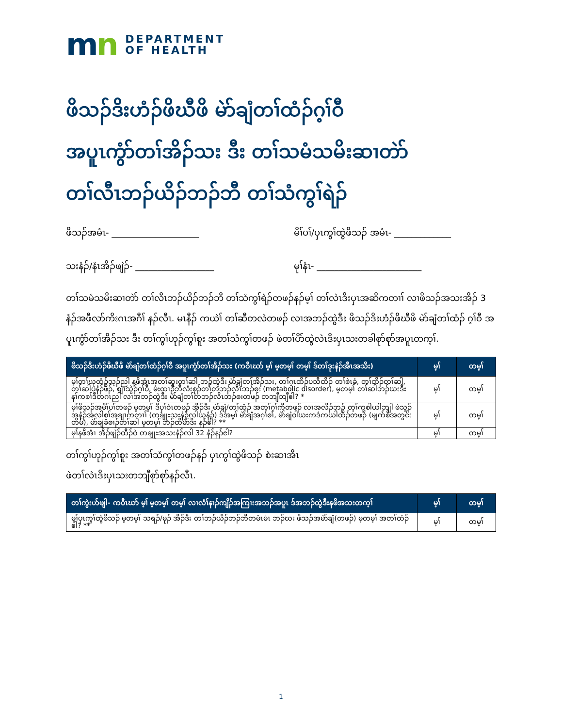mn
DEPARTMENT
OF HEALTH
ဖိသၣ်ဒိးဟံၣ်ဖိဃီဖိ မဲာ်ချံတၢ်ထံၣ်ဂ့ၢ်ဝီ
အပူၤကွံာ်တၢ်အိၣ်သး ဒီး တၢ်သမံသမိးဆၢတဲာ်
တၢ်လီၤဘၣ်ယိၣ်ဘၣ်ဘီ တၢ်သံကွၢ်ရဲၣ်
ဖိသၣ်အမံၤ- ____________________
မိၢ်ပၢ်/ပှၤကွၢ်ထွဲဖိသၣ် အမံၤ- _____________
သးနံၣ်/နံၤအိၣ်ဖျဲၣ်- __________________
မုၢ်နံၤ- ________________________
တၢ်သမံသမိးဆၢတဲာ် တၢ်လီၤဘၣ်ယိၣ်ဘၣ်ဘီ တၢ်သံကွၢ်ရဲၣ်တဖၣ်နၣ်မ့ၢ် တၢ်လဲၤဒိးပှၤအဆိကတၢၢ် လၢဖိသၣ်အသးအိၣ် 3 နံၣ်အဖီလာ်ကိးဂၤအဂီၢ် နၣ်လီၤ. မၤနီၣ် ကယဲၢ် တၢ်ဆီတလဲတဖၣ် လၢအဘၣ်ထွဲဒီး ဖိသၣ်ဒိးဟံၣ်ဖိဃီဖိ မဲာ်ချံတၢ်ထံၣ် ဂ့ၢ်ဝီ အပူၤကွံာ်တၢ်အိၣ်သး ဒီး တၢ်ကွၢ်ဟုၣ်ကွၢ်စူး အတၢ်သံကွၢ်တဖၣ် ဖဲတၢ်ပိာ်ထွဲလဲၤဒိးပှၤသးတခါစုာ်စုာ်အပူၤတက့ၢ်.
| ဖိသၣ်ဒိးဟံၣ်ဖိဃီဖိ မဲာ်ချံတၢ်ထံၣ်ဂ့ၢ်ဝီ အပူၤကွံာ်တၢ်အိၣ်သး (ကဝီၤဃာ် မ့ၢ် မ့တမ့ၢ် တမ့ၢ် ဒ်တၢ်ဒုးနဲၣ်အီၤအသိး) | မ့ၢ် | တမ့ၢ် |
| --- | --- | --- |
| မ့ၢ်တၢ်ဃုထံၣ်သ့ၣ်ညါ နဖိအံၤအတၢ်ဆူးတၢ်ဆါ ဘၣ်ထွဲဒီး မဲာ်ချံတၢ်အိၣ်သး, တၢ်ဂ့ၤထိၣ်ပသီထိၣ် တၢ်စဲၤခံ, တၢ်ထိၣ်တၢ်ဆါ, တၢ်ဆါပနံၣ်ဖိၣ်, စျၢသွဲၣ်ဂ့ၢ်ဝီ, မံးထၢၣ်ဘီလံးစုၣ်တၢ်တဘၣ်လိၤဘၣ်စး (metabolic disorder), မ့တမ့ၢ် တၢ်ဆါဘၣ်ဃးဒီးနၢ်ကစၢ်ဒီတဂၤညါ လၢအဘၣ်ထွဲဒီး မဲာ်ချံတၢ်တဘၣ်လိၤဘၣ်စးတဖၣ် တဘျီဘျီဧါ? * | မ့ၢ် | တမ့ၢ် |
| မ့ၢ်ဖိသၣ်အမိၢ်ပၢ်တဖၣ် မ့တမ့ၢ် ဒီပှၢ်ဝဲၤတဖၣ် အိၣ်ဒီး မဲာ်ချံ/တၢ်ထံၣ် အတၢ်ဂ့ၢ်ကီတဖၣ် လၢအလိၣ်ဘၣ် တ့ၢ်ကူစါယါဘျါ ဖဲသ့ၣ်အနံၣ်အလါစၢ်အချၢကတၢၢ် (တချုးသးနံၣ်လါဃုနံၣ်) ဒ်အမ့ၢ် မဲာ်ချံအဂ့ၢ်စၢ်, မဲာ်ချံဝါဃးကဒံကယါထိၣ်တဖၣ် (မျက်စိအတွင်းတိမ်), မဲာ်ချံခံစၢၣ်တၢ်ဆါ မ့တမ့ၢ် ဘၣ်ထိမဲာ်ဒိး နၣ်ဧါ? ** | မ့ၢ် | တမ့ၢ် |
| မ့ၢ်နဖိအံၤ အိၣ်ဖျဲၣ်ထီၣ်ဝဲ တချုးအသးနံၣ်လါ 32 နံၣ်နၣ်ဧါ? | မ့ၢ် | တမ့ၢ် |
တၢ်ကွၢ်ဟုၣ်ကွၢ်စူး အတၢ်သံကွၢ်တဖၣ်နၣ် ပှၤကွၢ်ထွဲဖိသၣ် စံးဆၢအီၤ
ဖဲတၢ်လဲၤဒိးပှၤသးတဘျီစုာ်စုာ်နၣ်လီၤ.
| တၢ်ကွဲးဟ်ဖျါ- ကဝီၤဃာ် မ့ၢ် မ့တမ့ၢ် တမ့ၢ် လၢလံၢ်နၢၣ်ကျိၣ်အကြၢးအဘၣ်အပူၤ ဒ်အဘၣ်ထွဲဒီးနဖိအသးတက့ၢ် | မ့ၢ် | တမ့ၢ် |
| --- | --- | --- |
| မ့ၢ်ပှၤကွၢ်ထွဲဖိသၣ် မ့တမ့ၢ် သရၣ်/မုၣ် အိၣ်ဒီး တၢ်ဘၣ်ယိၣ်ဘၣ်ဘီတမံၤမံၤ ဘၣ်ဃး ဖိသၣ်အမဲာ်ချံ(တဖၣ်) မ့တမ့ၢ် အတၢ်ထံၣ်ဧါ? ** | မ့ၢ် | တမ့ၢ် |
1